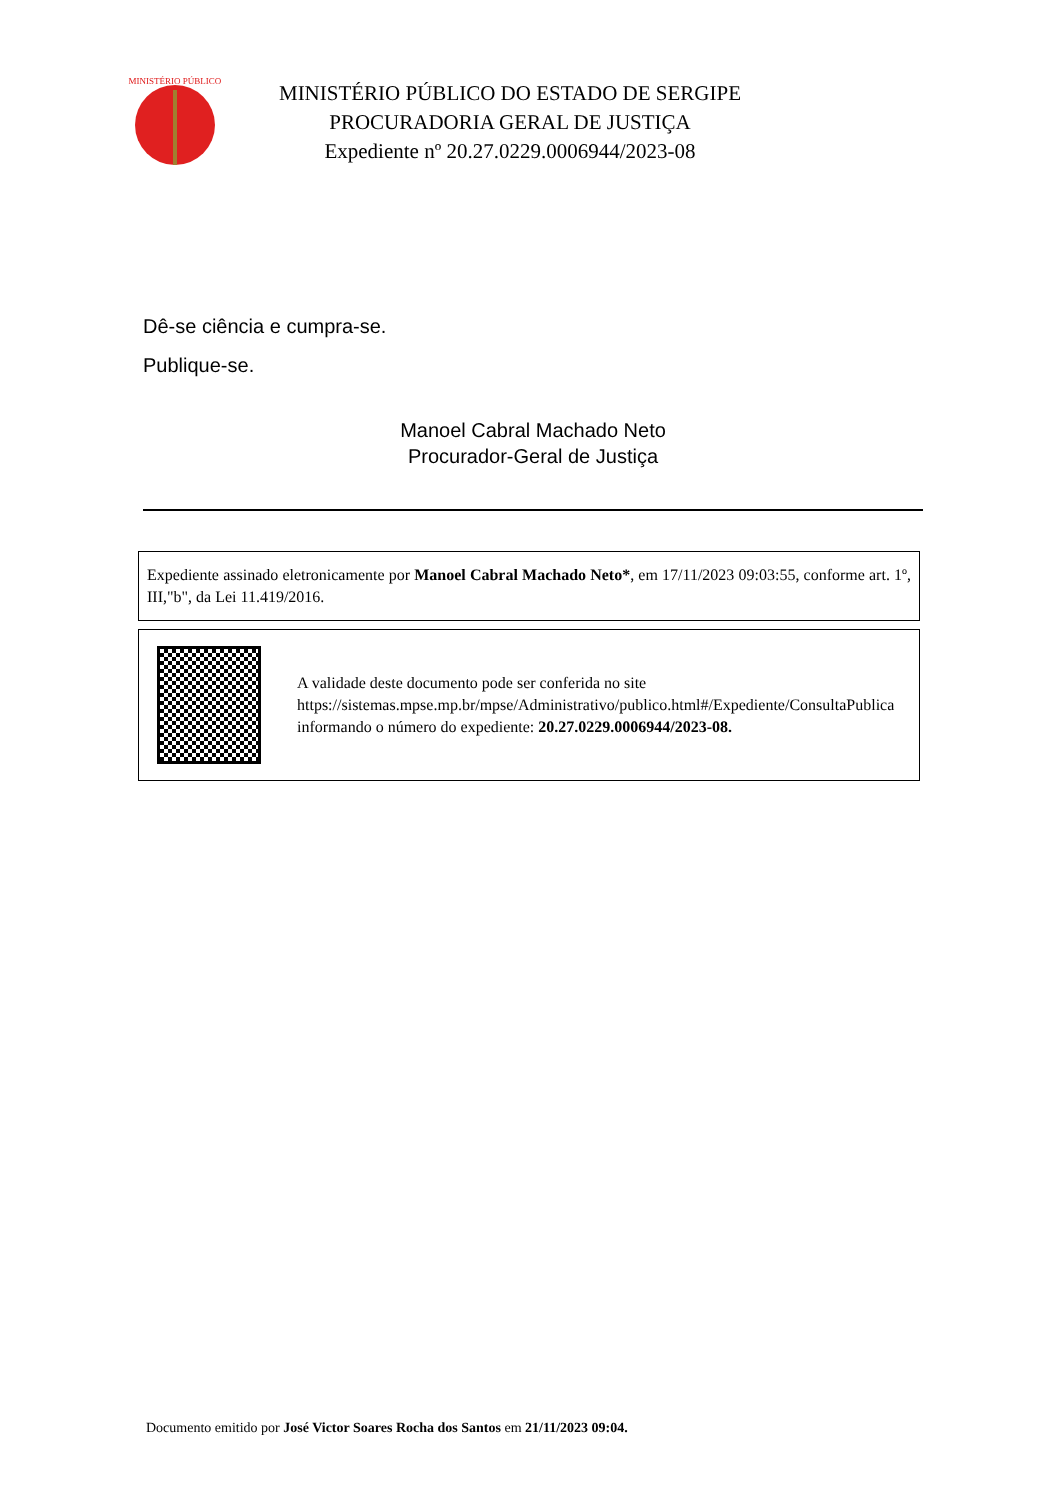MINISTÉRIO PÚBLICO
MINISTÉRIO PÚBLICO DO ESTADO DE SERGIPE
PROCURADORIA GERAL DE JUSTIÇA
Expediente nº 20.27.0229.0006944/2023-08
Dê-se ciência e cumpra-se.
Publique-se.
Manoel Cabral Machado Neto
Procurador-Geral de Justiça
Expediente assinado eletronicamente por Manoel Cabral Machado Neto*, em 17/11/2023 09:03:55, conforme art. 1º, III,"b", da Lei 11.419/2016.
A validade deste documento pode ser conferida no site https://sistemas.mpse.mp.br/mpse/Administrativo/publico.html#/Expediente/ConsultaPublica informando o número do expediente: 20.27.0229.0006944/2023-08.
Documento emitido por José Victor Soares Rocha dos Santos em 21/11/2023 09:04.